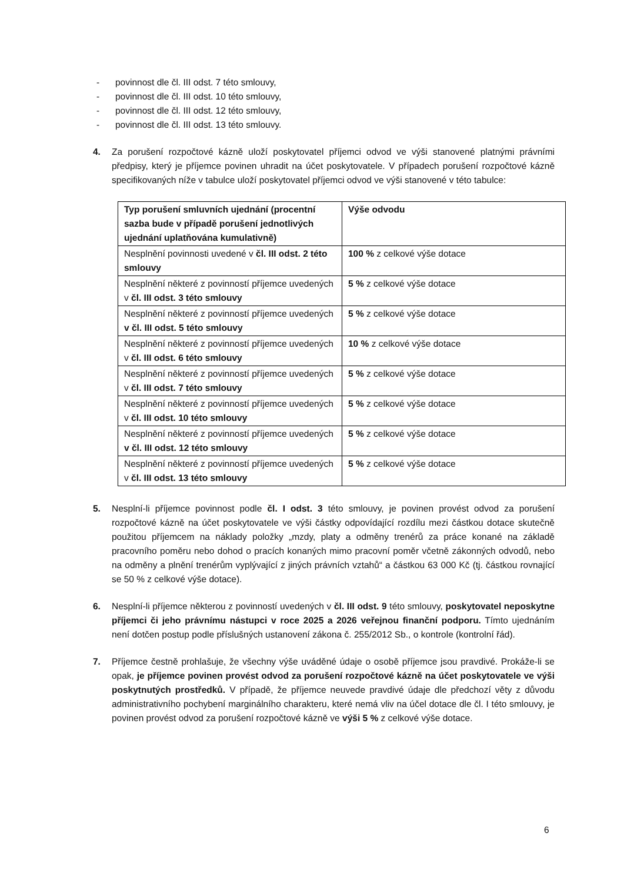- povinnost dle čl. III odst. 7 této smlouvy,
- povinnost dle čl. III odst. 10 této smlouvy,
- povinnost dle čl. III odst. 12 této smlouvy,
- povinnost dle čl. III odst. 13 této smlouvy.
4. Za porušení rozpočtové kázně uloží poskytovatel příjemci odvod ve výši stanovené platnými právními předpisy, který je příjemce povinen uhradit na účet poskytovatele. V případech porušení rozpočtové kázně specifikovaných níže v tabulce uloží poskytovatel příjemci odvod ve výši stanovené v této tabulce:
| Typ porušení smluvních ujednání (procentní sazba bude v případě porušení jednotlivých ujednání uplatňována kumulativně) | Výše odvodu |
| --- | --- |
| Nesplnění povinnosti uvedené v čl. III odst. 2 této smlouvy | 100 % z celkové výše dotace |
| Nesplnění některé z povinností příjemce uvedených v čl. III odst. 3 této smlouvy | 5 % z celkové výše dotace |
| Nesplnění některé z povinností příjemce uvedených v čl. III odst. 5 této smlouvy | 5 % z celkové výše dotace |
| Nesplnění některé z povinností příjemce uvedených v čl. III odst. 6 této smlouvy | 10 % z celkové výše dotace |
| Nesplnění některé z povinností příjemce uvedených v čl. III odst. 7 této smlouvy | 5 % z celkové výše dotace |
| Nesplnění některé z povinností příjemce uvedených v čl. III odst. 10 této smlouvy | 5 % z celkové výše dotace |
| Nesplnění některé z povinností příjemce uvedených v čl. III odst. 12 této smlouvy | 5 % z celkové výše dotace |
| Nesplnění některé z povinností příjemce uvedených v čl. III odst. 13 této smlouvy | 5 % z celkové výše dotace |
5. Nesplní-li příjemce povinnost podle čl. I odst. 3 této smlouvy, je povinen provést odvod za porušení rozpočtové kázně na účet poskytovatele ve výši částky odpovídající rozdílu mezi částkou dotace skutečně použitou příjemcem na náklady položky „mzdy, platy a odměny trenérů za práce konané na základě pracovního poměru nebo dohod o pracích konaných mimo pracovní poměr včetně zákonných odvodů, nebo na odměny a plnění trenérům vyplývající z jiných právních vztahů“ a částkou 63 000 Kč (tj. částkou rovnající se 50 % z celkové výše dotace).
6. Nesplní-li příjemce některou z povinností uvedených v čl. III odst. 9 této smlouvy, poskytovatel neposkytne příjemci či jeho právnímu nástupci v roce 2025 a 2026 veřejnou finanční podporu. Tímto ujednáním není dotčen postup podle příslušných ustanovení zákona č. 255/2012 Sb., o kontrole (kontrolní řád).
7. Příjemce čestně prohlašuje, že všechny výše uváděné údaje o osobě příjemce jsou pravdivé. Prokáže-li se opak, je příjemce povinen provést odvod za porušení rozpočtové kázně na účet poskytovatele ve výši poskytnutých prostředků. V případě, že příjemce neuvede pravdivé údaje dle předchozí věty z důvodu administrativního pochybení marginálního charakteru, které nemá vliv na účel dotace dle čl. I této smlouvy, je povinen provést odvod za porušení rozpočtové kázně ve výši 5 % z celkové výše dotace.
6